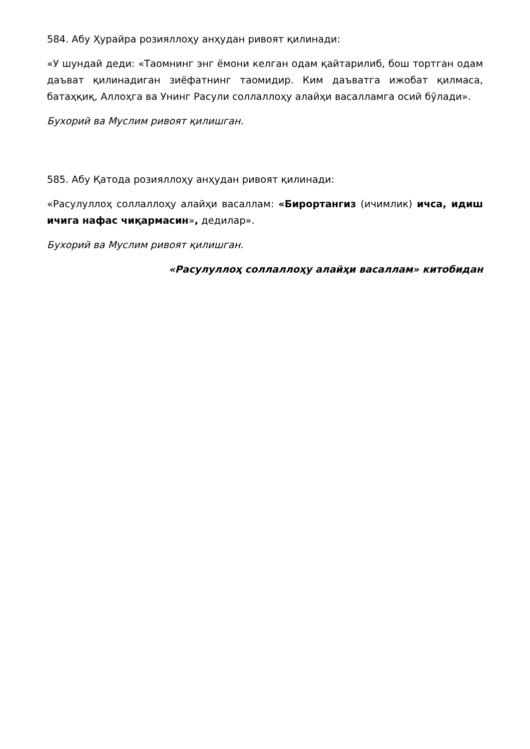584. Абу Ҳурайра розияллоҳу анҳудан ривоят қилинади:
«У шундай деди: «Таомнинг энг ёмони келган одам қайтарилиб, бош тортган одам даъват қилинадиган зиёфатнинг таомидир. Ким даъватга ижобат қилмаса, батаҳқиқ, Аллоҳга ва Унинг Расули соллаллоҳу алайҳи васалламга осий бўлади».
Бухорий ва Муслим ривоят қилишган.
585. Абу Қатода розияллоҳу анҳудан ривоят қилинади:
«Расулуллоҳ соллаллоҳу алайҳи васаллам: «Бирортангиз (ичимлик) ичса, идиш ичига нафас чиқармасин», дедилар».
Бухорий ва Муслим ривоят қилишган.
«Расулуллоҳ соллаллоҳу алайҳи васаллам» китобидан